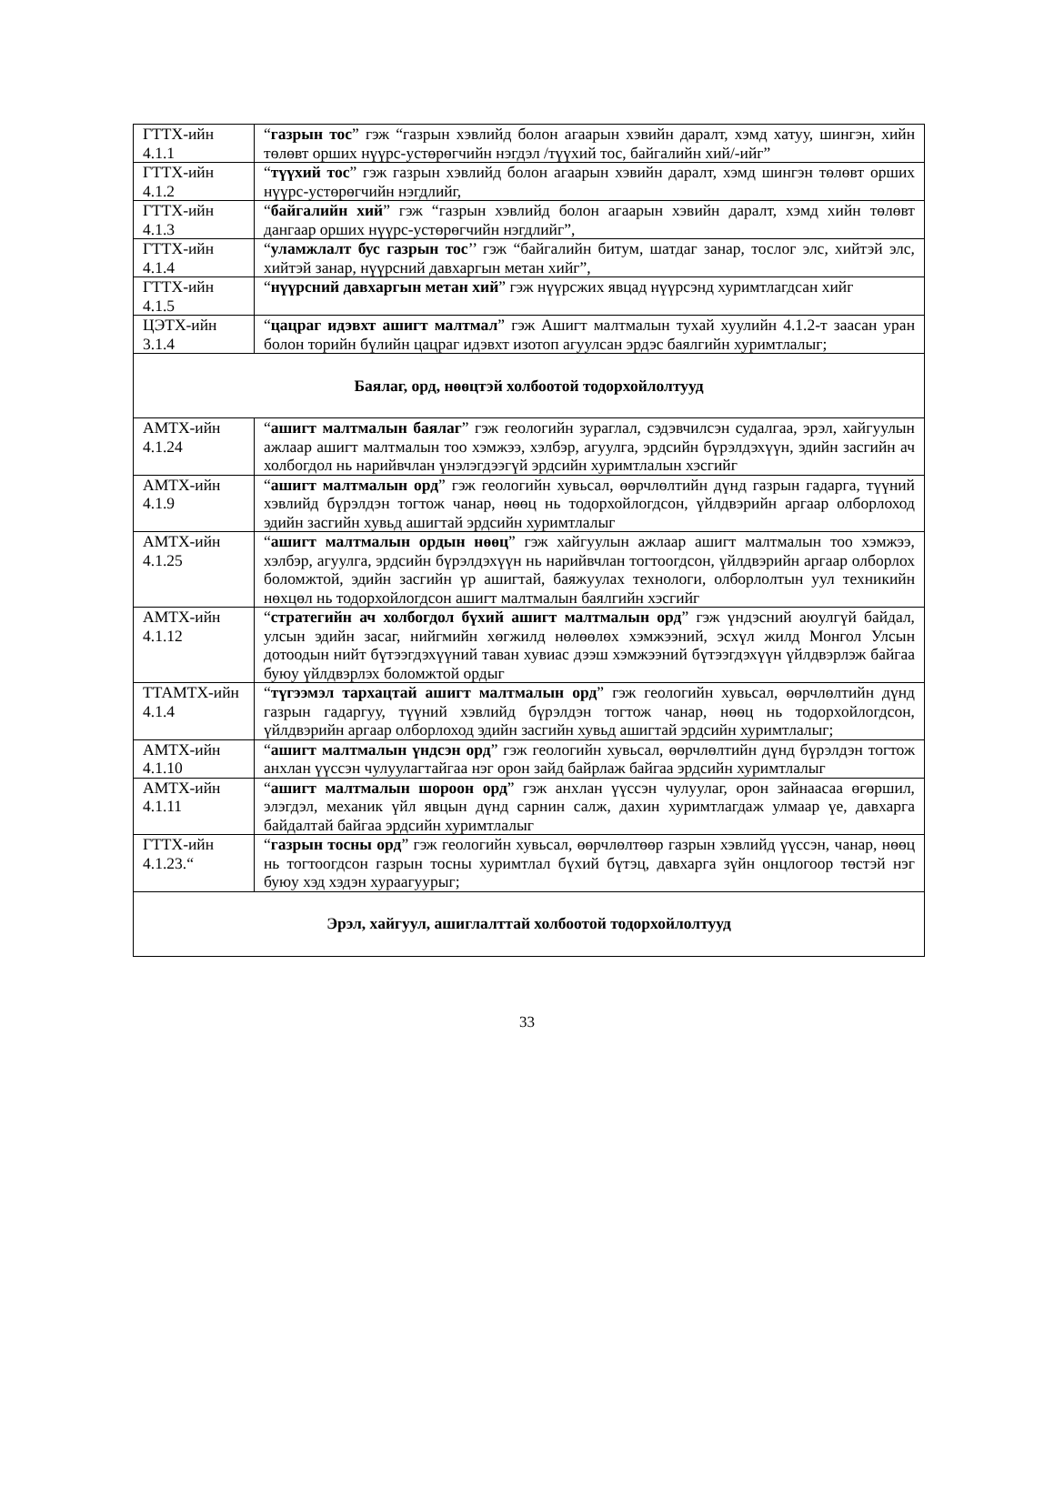| ГТТХ-ийн 4.1.1 | “ газрын тос ” гэж “газрын хэвлийд болон агаарын хэвийн даралт, хэмд хатуу, шингэн, хийн төлөвт орших нүүрс-устөрөгчийн нэгдэл /түүхий тос, байгалийн хий/-ийг” |
| ГТТХ-ийн 4.1.2 | “ түүхий тос ” гэж газрын хэвлийд болон агаарын хэвийн даралт, хэмд шингэн төлөвт орших нүүрс-устөрөгчийн нэгдлийг, |
| ГТТХ-ийн 4.1.3 | “ байгалийн хий ” гэж “газрын хэвлийд болон агаарын хэвийн даралт, хэмд хийн төлөвт дангаар орших нүүрс-устөрөгчийн нэгдлийг”, |
| ГТТХ-ийн 4.1.4 | “ уламжлалт бус газрын тос ’’ гэж “байгалийн битум, шатдаг занар, тослог элс, хийтэй элс, хийтэй занар, нүүрсний давхаргын метан хийг”, |
| ГТТХ-ийн 4.1.5 | “ нүүрсний давхаргын метан хий ” гэж нүүрсжих явцад нүүрсэнд хуримтлагдсан хийг |
| ЦЭТХ-ийн 3.1.4 | “ цацраг идэвхт ашигт малтмал ” гэж Ашигт малтмалын тухай хуулийн 4.1.2-т заасан уран болон торийн бүлийн цацраг идэвхт изотоп агуулсан эрдэс баялгийн хуримтлалыг; |
| Баялаг, орд, нөөцтэй холбоотой тодорхойлолтууд | |
| АМТХ-ийн 4.1.24 | “ ашигт малтмалын баялаг ” гэж геологийн зураглал, сэдэвчилсэн судалгаа, эрэл, хайгуулын ажлаар ашигт малтмалын тоо хэмжээ, хэлбэр, агуулга, эрдсийн бүрэлдэхүүн, эдийн засгийн ач холбогдол нь нарийвчлан үнэлэгдээгүй эрдсийн хуримтлалын хэсгийг |
| АМТХ-ийн 4.1.9 | “ ашигт малтмалын орд ” гэж геологийн хувьсал, өөрчлөлтийн дүнд газрын гадарга, түүний хэвлийд бүрэлдэн тогтож чанар, нөөц нь тодорхойлогдсон, үйлдвэрийн аргаар олборлоход эдийн засгийн хувьд ашигтай эрдсийн хуримтлалыг |
| АМТХ-ийн 4.1.25 | “ ашигт малтмалын ордын нөөц ” гэж хайгуулын ажлаар ашигт малтмалын тоо хэмжээ, хэлбэр, агуулга, эрдсийн бүрэлдэхүүн нь нарийвчлан тогтоогдсон, үйлдвэрийн аргаар олборлох боломжтой, эдийн засгийн үр ашигтай, баяжуулах технологи, олборлолтын уул техникийн нөхцөл нь тодорхойлогдсон ашигт малтмалын баялгийн хэсгийг |
| АМТХ-ийн 4.1.12 | “ стратегийн ач холбогдол бүхий ашигт малтмалын орд ” гэж үндэсний аюулгүй байдал, улсын эдийн засаг, нийгмийн хөгжилд нөлөөлөх хэмжээний, эсхүл жилд Монгол Улсын дотоодын нийт бүтээгдэхүүний таван хувиас дээш хэмжээний бүтээгдэхүүн үйлдвэрлэж байгаа буюу үйлдвэрлэх боломжтой ордыг |
| ТТАМТХ-ийн 4.1.4 | “ түгээмэл тархацтай ашигт малтмалын орд ” гэж геологийн хувьсал, өөрчлөлтийн дүнд газрын гадаргуу, түүний хэвлийд бүрэлдэн тогтож чанар, нөөц нь тодорхойлогдсон, үйлдвэрийн аргаар олборлоход эдийн засгийн хувьд ашигтай эрдсийн хуримтлалыг; |
| АМТХ-ийн 4.1.10 | “ ашигт малтмалын үндсэн орд ” гэж геологийн хувьсал, өөрчлөлтийн дүнд бүрэлдэн тогтож анхлан үүссэн чулуулагтайгаа нэг орон зайд байрлаж байгаа эрдсийн хуримтлалыг |
| АМТХ-ийн 4.1.11 | “ ашигт малтмалын шороон орд ” гэж анхлан үүссэн чулуулаг, орон зайнаасаа өгөршил, элэгдэл, механик үйл явцын дүнд сарнин салж, дахин хуримтлагдаж улмаар үе, давхарга байдалтай байгаа эрдсийн хуримтлалыг |
| ГТТХ-ийн 4.1.23.“ | “ газрын тосны орд ” гэж геологийн хувьсал, өөрчлөлтөөр газрын хэвлийд үүссэн, чанар, нөөц нь тогтоогдсон газрын тосны хуримтлал бүхий бүтэц, давхарга зүйн онцлогоор төстэй нэг буюу хэд хэдэн хураагуурыг; |
| Эрэл, хайгуул, ашиглалттай холбоотой тодорхойлолтууд | |
33